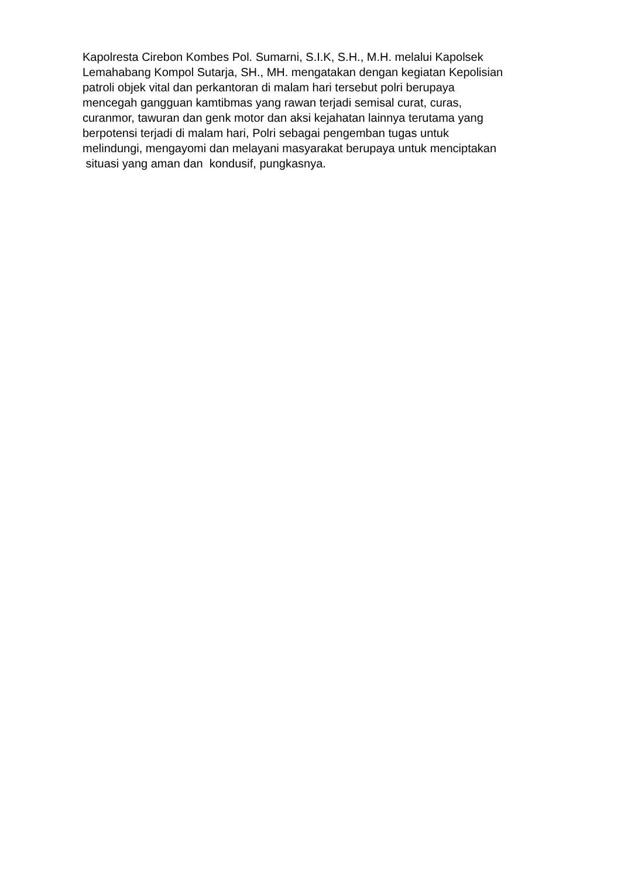Kapolresta Cirebon Kombes Pol. Sumarni, S.I.K, S.H., M.H. melalui Kapolsek
Lemahabang Kompol Sutarja, SH., MH. mengatakan dengan kegiatan Kepolisian
patroli objek vital dan perkantoran di malam hari tersebut polri berupaya
mencegah gangguan kamtibmas yang rawan terjadi semisal curat, curas,
curanmor, tawuran dan genk motor dan aksi kejahatan lainnya terutama yang
berpotensi terjadi di malam hari, Polri sebagai pengemban tugas untuk
melindungi, mengayomi dan melayani masyarakat berupaya untuk menciptakan
situasi yang aman dan kondusif, pungkasnya.